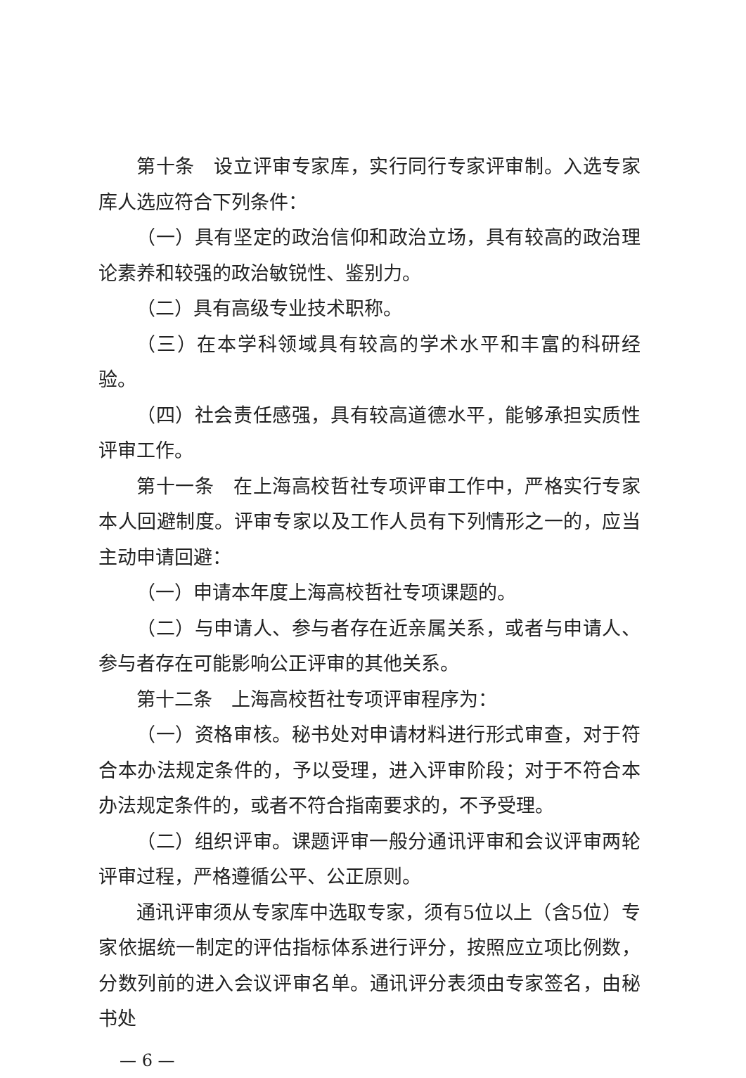第十条　设立评审专家库，实行同行专家评审制。入选专家库人选应符合下列条件：
（一）具有坚定的政治信仰和政治立场，具有较高的政治理论素养和较强的政治敏锐性、鉴别力。
（二）具有高级专业技术职称。
（三）在本学科领域具有较高的学术水平和丰富的科研经验。
（四）社会责任感强，具有较高道德水平，能够承担实质性评审工作。
第十一条　在上海高校哲社专项评审工作中，严格实行专家本人回避制度。评审专家以及工作人员有下列情形之一的，应当主动申请回避：
（一）申请本年度上海高校哲社专项课题的。
（二）与申请人、参与者存在近亲属关系，或者与申请人、参与者存在可能影响公正评审的其他关系。
第十二条　上海高校哲社专项评审程序为：
（一）资格审核。秘书处对申请材料进行形式审查，对于符合本办法规定条件的，予以受理，进入评审阶段；对于不符合本办法规定条件的，或者不符合指南要求的，不予受理。
（二）组织评审。课题评审一般分通讯评审和会议评审两轮评审过程，严格遵循公平、公正原则。
通讯评审须从专家库中选取专家，须有5位以上（含5位）专家依据统一制定的评估指标体系进行评分，按照应立项比例数，分数列前的进入会议评审名单。通讯评分表须由专家签名，由秘书处
— 6 —